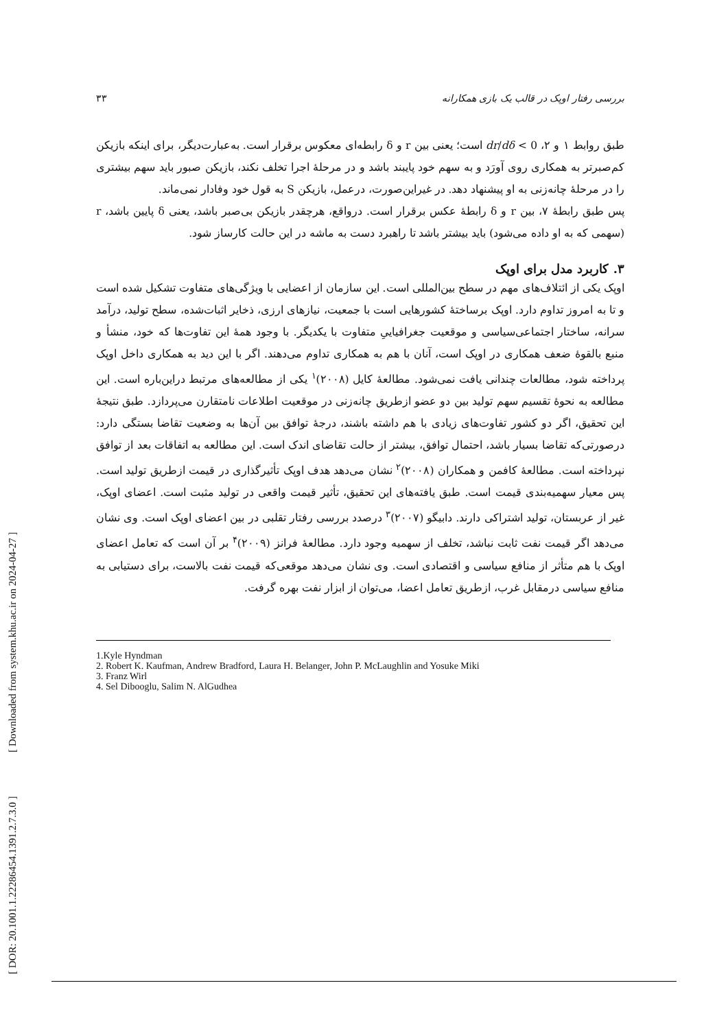[ DOR: 20.1001.1.22286454.1391.2.7.3.0 ] [ Downloaded from system.khu.ac.ir on 2024-04-27 ]
بررسی رفتار اوپک در قالب یک بازی همکارانه ۳۳
طبق روابط ۱ و ۲، dr/dδ < 0 است؛ یعنی بین r و δ رابطه‌ای معکوس برقرار است. به‌عبارت‌دیگر، برای اینکه بازیکن کم‌صبرتر به همکاری روی آورَد و به سهم خود پایبند باشد و در مرحلهٔ اجرا تخلف نکند، بازیکن صبور باید سهم بیشتری را در مرحلهٔ چانه‌زنی به او پیشنهاد دهد. در غیراین‌صورت، درعمل، بازیکن S به قول خود وفادار نمی‌ماند.
پس طبق رابطهٔ ۷، بین r و δ رابطهٔ عکس برقرار است. درواقع، هرچقدر بازیکن بی‌صبر باشد، یعنی δ پایین باشد، r (سهمی که به او داده می‌شود) باید بیشتر باشد تا راهبرد دست به ماشه در این حالت کارساز شود.
۳. کاربرد مدل برای اوپک
اوپک یکی از ائتلاف‌های مهم در سطح بین‌المللی است. این سازمان از اعضایی با ویژگی‌های متفاوت تشکیل شده است و تا به امروز تداوم دارد. اوپک برساختهٔ کشورهایی است با جمعیت، نیازهای ارزی، ذخایر اثبات‌شده، سطح تولید، درآمد سرانه، ساختار اجتماعی‌سیاسی و موقعیت جغرافیاییِ متفاوت با یکدیگر. با وجود همهٔ این تفاوت‌ها که خود، منشأ و منبع بالقوهٔ ضعف همکاری در اوپک است، آنان با هم به همکاری تداوم می‌دهند. اگر با این دید به همکاری داخل اوپک پرداخته شود، مطالعات چندانی یافت نمی‌شود. مطالعهٔ کایل (۲۰۰۸)<sup>۱</sup> یکی از مطالعه‌های مرتبط دراین‌باره است. این مطالعه به نحوهٔ تقسیم سهم تولید بین دو عضو ازطریق چانه‌زنی در موقعیت اطلاعات نامتقارن می‌پردازد. طبق نتیجهٔ این تحقیق، اگر دو کشور تفاوت‌های زیادی با هم داشته باشند، درجهٔ توافق بین آن‌ها به وضعیت تقاضا بستگی دارد: درصورتی‌که تقاضا بسیار باشد، احتمال توافق، بیشتر از حالت تقاضای اندک است. این مطالعه به اتفاقات بعد از توافق نپرداخته است. مطالعهٔ کافمن و همکاران (۲۰۰۸)<sup>۲</sup> نشان می‌دهد هدف اوپک تأثیرگذاری در قیمت ازطریق تولید است. پس معیار سهمیه‌بندی قیمت است. طبق یافته‌های این تحقیق، تأثیر قیمت واقعی در تولید مثبت است. اعضای اوپک، غیر از عربستان، تولید اشتراکی دارند. دابیگو (۲۰۰۷)<sup>۳</sup> درصدد بررسی رفتار تقلبی در بین اعضای اوپک است. وی نشان می‌دهد اگر قیمت نفت ثابت نباشد، تخلف از سهمیه وجود دارد. مطالعهٔ فرانز (۲۰۰۹)<sup>۴</sup> بر آن است که تعامل اعضای اوپک با هم متأثر از منافع سیاسی و اقتصادی است. وی نشان می‌دهد موقعی‌که قیمت نفت بالاست، برای دستیابی به منافع سیاسی درمقابل غرب، ازطریق تعامل اعضا، می‌توان از ابزار نفت بهره گرفت.
1.Kyle Hyndman
2. Robert K. Kaufman, Andrew Bradford, Laura H. Belanger, John P. McLaughlin and Yosuke Miki
3. Franz Wirl
4. Sel Dibooglu, Salim N. AlGudhea